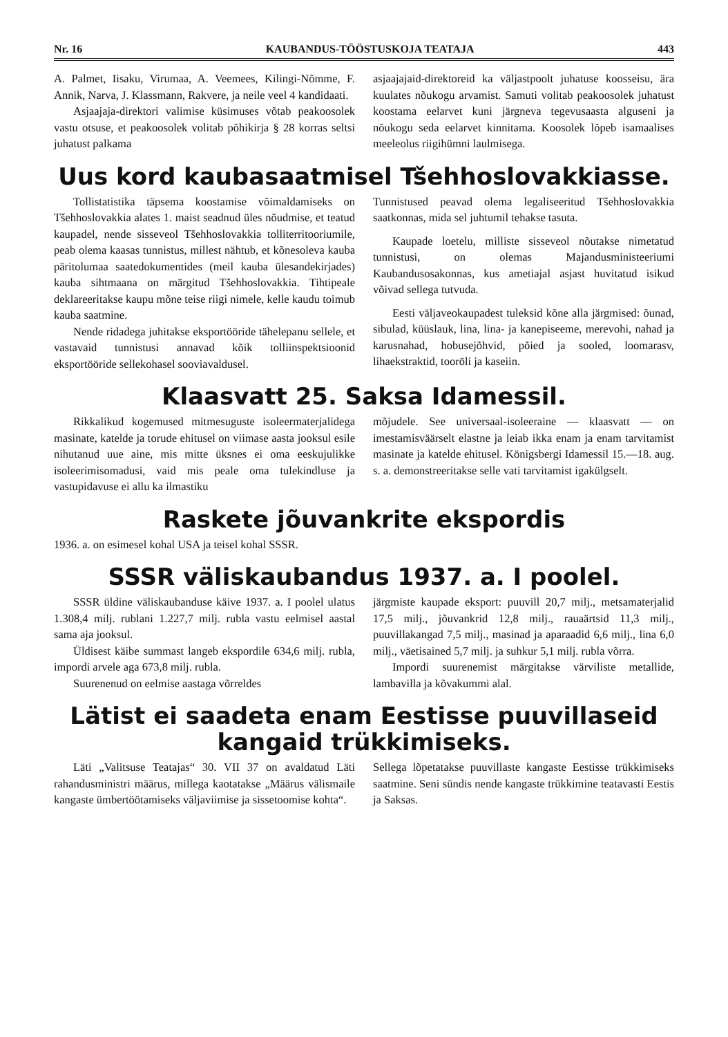Nr. 16 KAUBANDUS-TÖÖSTUSKOJA TEATAJA 443
A. Palmet, Iisaku, Virumaa, A. Veemees, Kilingi-Nõmme, F. Annik, Narva, J. Klassmann, Rakvere, ja neile veel 4 kandidaati.
Asjaajaja-direktori valimise küsimuses võtab peakoosolek vastu otsuse, et peakoosolek volitab põhikirja § 28 korras seltsi juhatust palkama
asjaajajaid-direktoreid ka väljastpoolt juhatuse koosseisu, ära kuulates nõukogu arvamist. Samuti volitab peakoosolek juhatust koostama eelarvet kuni järgneva tegevusaasta alguseni ja nõukogu seda eelarvet kinnitama. Koosolek lõpeb isamaalises meeleolus riigihümni laulmisega.
Uus kord kaubasaatmisel Tšehhoslovakkiasse.
Tollistatistika täpsema koostamise võimaldamiseks on Tšehhoslovakkia alates 1. maist seadnud üles nõudmise, et teatud kaupadel, nende sisseveol Tšehhoslovakkia tolliterritooriumile, peab olema kaasas tunnistus, millest nähtub, et kõnesoleva kauba päritolumaa saatedokumentides (meil kauba ülesandekirjades) kauba sihtmaana on märgitud Tšehhoslovakkia. Tihtipeale deklareeritakse kaupu mõne teise riigi nimele, kelle kaudu toimub kauba saatmine.
Nende ridadega juhitakse eksportööride tähelepanu sellele, et vastavaid tunnistusi annavad kõik tolliinspektsioonid eksportööride sellekohasel sooviavaldusel.
Tunnistused peavad olema legaliseeritud Tšehhoslovakkia saatkonnas, mida sel juhtumil tehakse tasuta.
Kaupade loetelu, milliste sisseveol nõutakse nimetatud tunnistusi, on olemas Majandusministeeriumi Kaubandusosakonnas, kus ametiajal asjast huvitatud isikud võivad sellega tutvuda.
Eesti väljaveokaupadest tuleksid kõne alla järgmised: õunad, sibulad, küüslauk, lina, lina- ja kanepiseeme, merevohi, nahad ja karusnahad, hobusejõhvid, põied ja sooled, loomarasv, lihaekstraktid, tooröli ja kaseiin.
Klaasvatt 25. Saksa Idamessil.
Rikkalikud kogemused mitmesuguste isoleermaterjalidega masinate, katelde ja torude ehitusel on viimase aasta jooksul esile nihutanud uue aine, mis mitte üksnes ei oma eeskujulikke isoleerimisomadusi, vaid mis peale oma tulekindluse ja vastupidavuse ei allu ka ilmastiku
mõjudele. See universaal-isoleeraine — klaasvatt — on imestamisväärselt elastne ja leiab ikka enam ja enam tarvitamist masinate ja katelde ehitusel. Königsbergi Idamessil 15.—18. aug. s. a. demonstreeritakse selle vati tarvitamist igakülgselt.
Raskete jõuvankrite ekspordis
1936. a. on esimesel kohal USA ja teisel kohal SSSR.
SSSR väliskaubandus 1937. a. I poolel.
SSSR üldine väliskaubanduse käive 1937. a. I poolel ulatus 1.308,4 milj. rublani 1.227,7 milj. rubla vastu eelmisel aastal sama aja jooksul.
Üldisest käibe summast langeb ekspordile 634,6 milj. rubla, impordi arvele aga 673,8 milj. rubla.
Suurenenud on eelmise aastaga võrreldes
järgmiste kaupade eksport: puuvill 20,7 milj., metsamaterjalid 17,5 milj., jõuvankrid 12,8 milj., rauaärtsid 11,3 milj., puuvillakangad 7,5 milj., masinad ja aparaadid 6,6 milj., lina 6,0 milj., väetisained 5,7 milj. ja suhkur 5,1 milj. rubla võrra.
Impordi suurenemist märgitakse värviliste metallide, lambavilla ja kõvakummi alal.
Lätist ei saadeta enam Eestisse puuvillaseid kangaid trükkimiseks.
Läti „Valitsuse Teatajas“ 30. VII 37 on avaldatud Läti rahandusministri määrus, millega kaotatakse „Määrus välismaile kangaste ümbertöötamiseks väljaviimise ja sissetoomise kohta“.
Sellega lõpetatakse puuvillaste kangaste Eestisse trükkimiseks saatmine. Seni sündis nende kangaste trükkimine teatavasti Eestis ja Saksas.